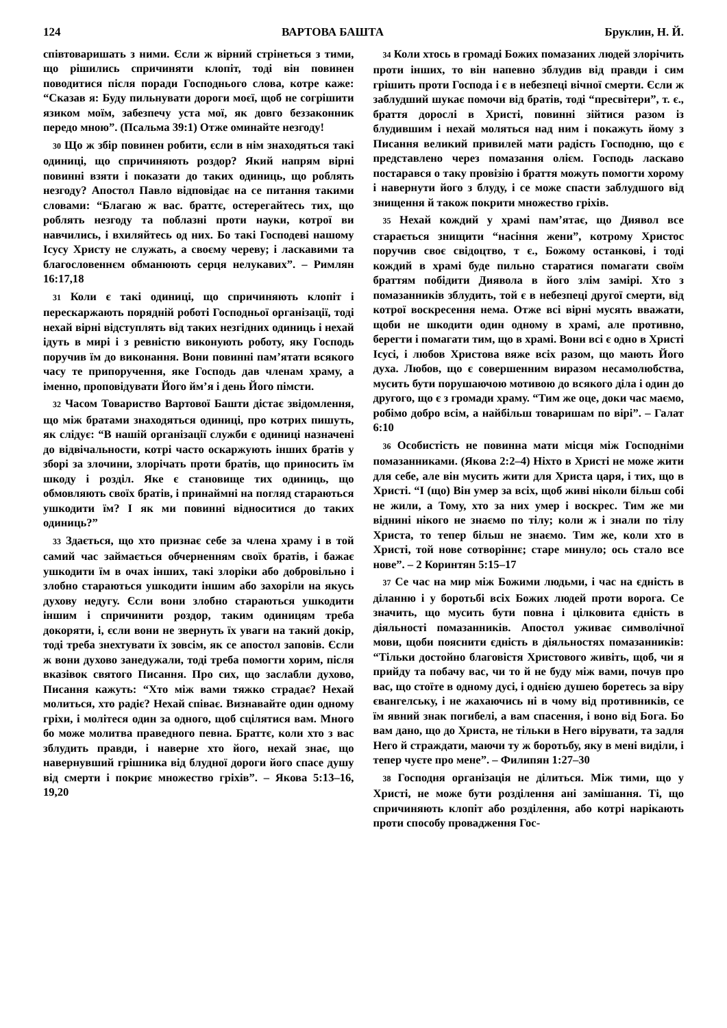124 ВАРТОВА БАШТА Бруклин, Н. Й.
співтоваришать з ними. Єсли ж вірний стрінеться з тими, що рішились спричиняти клопіт, тоді він повинен поводитися після поради Господнього слова, котре каже: “Сказав я: Буду пильнувати дороги моєї, щоб не согрішити язиком моїм, забезпечу уста мої, як довго беззаконник передо мною”. (Псальма 39:1) Отже оминайте незгоду!
30 Що ж збір повинен робити, єсли в нім знаходяться такі одиниці, що спричиняють роздор? Який напрям вірні повинні взяти і показати до таких одиниць, що роблять незгоду? Апостол Павло відповідає на се питання такими словами: “Благаю ж вас. браттє, остерегайтесь тих, що роблять незгоду та поблазні проти науки, котрої ви навчились, і вхиляйтесь од них. Бо такі Господеві нашому Ісусу Христу не служать, а своєму череву; і ласкавими та благословеннєм обманюють серця нелукавих”. – Римлян 16:17,18
31 Коли є такі одиниці, що спричиняють клопіт і перескаржають порядній роботі Господньої організації, тоді нехай вірні відступлять від таких незгідних одиниць і нехай ідуть в мирі і з ревністю виконують роботу, яку Господь поручив їм до виконання. Вони повинні пам’ятати всякого часу те припоручення, яке Господь дав членам храму, а іменно, проповідувати Його йм’я і день Його пімсти.
32 Часом Товариство Вартової Башти дістає звідомлення, що між братами знаходяться одиниці, про котрих пишуть, як слідує: “В нашій організації служби є одиниці назначені до відвічальности, котрі часто оскаржують інших братів у зборі за злочини, злорічать проти братів, що приносить їм шкоду і розділ. Яке є становище тих одиниць, що обмовляють своїх братів, і принаймні на погляд стараються ушкодити їм? І як ми повинні відноситися до таких одиниць?”
33 Здається, що хто признає себе за члена храму і в той самий час займається обчерненням своїх братів, і бажає ушкодити їм в очах інших, такі злоріки або добровільно і злобно стараються ушкодити іншим або захоріли на якусь духову недугу. Єсли вони злобно стараються ушкодити іншим і спричинити роздор, таким одиницям треба докоряти, і, єсли вони не звернуть їх уваги на такий докір, тоді треба знехтувати їх зовсім, як се апостол заповів. Єсли ж вони духово занедужали, тоді треба помогти хорим, після вказівок святого Писання. Про сих, що заслабли духово, Писання кажуть: “Хто між вами тяжко страдає? Нехай молиться, хто радіє? Нехай співає. Визнавайте один одному гріхи, і молітеся один за одного, щоб сцілятися вам. Много бо може молитва праведного певна. Браттє, коли хто з вас зблудить правди, і наверне хто його, нехай знає, що навернувший грішника від блудної дороги його спасе душу від смерти і покриє множество гріхів”. – Якова 5:13–16, 19,20
34 Коли хтось в громаді Божих помазаних людей злорічить проти інших, то він напевно зблудив від правди і сим грішить проти Господа і є в небезпеці вічної смерти. Єсли ж заблудший шукає помочи від братів, тоді “пресвітери”, т. є., браття дорослі в Христі, повинні зійтися разом із блудившим і нехай моляться над ним і покажуть йому з Писання великий привилей мати радість Господню, що є представлено через помазання олієм. Господь ласкаво постарався о таку провізію і браття можуть помогти хорому і навернути його з блуду, і се може спасти заблудшого від знищення й також покрити множество гріхів.
35 Нехай кождий у храмі пам’ятає, що Диявол все старається знищити “насіння жени”, котрому Христос поручив своє свідоцтво, т є., Божому останкові, і тоді кождий в храмі буде пильно старатися помагати своїм браттям побідити Диявола в його злім замірі. Хто з помазанників зблудить, той є в небезпеці другої смерти, від котрої воскресення нема. Отже всі вірні мусять вважати, щоби не шкодити один одному в храмі, але противно, берегти і помагати тим, що в храмі. Вони всі є одно в Христі Ісусі, і любов Христова вяже всіх разом, що мають Його духа. Любов, що є совершенним виразом несамолюбства, мусить бути порушаючою мотивою до всякого діла і один до другого, що є з громади храму. “Тим же оце, доки час маємо, робімо добро всім, а найбільш товаришам по вірі”. – Галат 6:10
36 Особистість не повинна мати місця між Господніми помазанниками. (Якова 2:2–4) Ніхто в Христі не може жити для себе, але він мусить жити для Христа царя, і тих, що в Христі. “І (що) Він умер за всіх, щоб живі ніколи більш собі не жили, а Тому, хто за них умер і воскрес. Тим же ми віднині нікого не знаємо по тілу; коли ж і знали по тілу Христа, то тепер більш не знаємо. Тим же, коли хто в Христі, той нове сотворіннє; старе минуло; ось стало все нове”. – 2 Коринтян 5:15–17
37 Се час на мир між Божими людьми, і час на єдність в діланню і у боротьбі всіх Божих людей проти ворога. Се значить, що мусить бути повна і цілковита єдність в діяльності помазанників. Апостол уживає символічної мови, щоби пояснити єдність в діяльностях помазанників: “Тільки достойно благовістя Христового живіть, щоб, чи я прийду та побачу вас, чи то й не буду між вами, почув про вас, що стоїте в одному дусі, і однією душею боретесь за віру євангелську, і не жахаючись ні в чому від противників, се їм явний знак погибелі, а вам спасення, і воно від Бога. Бо вам дано, що до Христа, не тільки в Него вірувати, та задля Него й страждати, маючи ту ж боротьбу, яку в мені виділи, і тепер чуєте про мене”. – Филипян 1:27–30
38 Господня організація не ділиться. Між тими, що у Христі, не може бути розділення ані замішання. Ті, що спричиняють клопіт або розділення, або котрі нарікають проти способу провадження Гос-